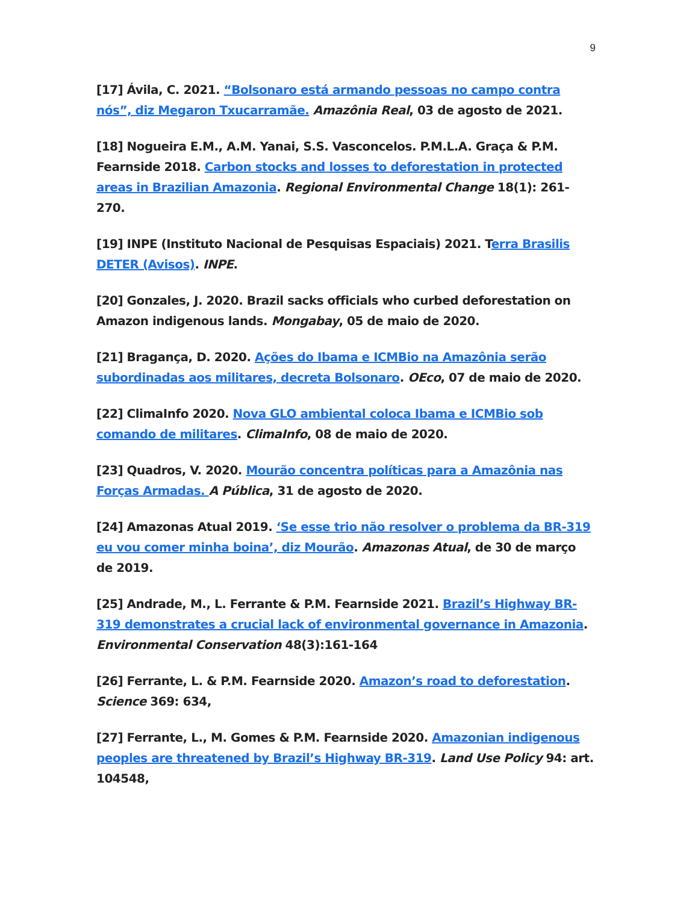9
[17] Ávila, C. 2021. “Bolsonaro está armando pessoas no campo contra nós”, diz Megaron Txucarramãe. Amazônia Real, 03 de agosto de 2021.
[18] Nogueira E.M., A.M. Yanai, S.S. Vasconcelos. P.M.L.A. Graça & P.M. Fearnside 2018. Carbon stocks and losses to deforestation in protected areas in Brazilian Amazonia. Regional Environmental Change 18(1): 261-270.
[19] INPE (Instituto Nacional de Pesquisas Espaciais) 2021. Terra Brasilis DETER (Avisos). INPE.
[20] Gonzales, J. 2020. Brazil sacks officials who curbed deforestation on Amazon indigenous lands. Mongabay, 05 de maio de 2020.
[21] Bragança, D. 2020. Ações do Ibama e ICMBio na Amazônia serão subordinadas aos militares, decreta Bolsonaro. OEco, 07 de maio de 2020.
[22] ClimaInfo 2020. Nova GLO ambiental coloca Ibama e ICMBio sob comando de militares. ClimaInfo, 08 de maio de 2020.
[23] Quadros, V. 2020. Mourão concentra políticas para a Amazônia nas Forças Armadas. A Pública, 31 de agosto de 2020.
[24] Amazonas Atual 2019. ‘Se esse trio não resolver o problema da BR-319 eu vou comer minha boina’, diz Mourão. Amazonas Atual, de 30 de março de 2019.
[25] Andrade, M., L. Ferrante & P.M. Fearnside 2021. Brazil’s Highway BR-319 demonstrates a crucial lack of environmental governance in Amazonia. Environmental Conservation 48(3):161-164
[26] Ferrante, L. & P.M. Fearnside 2020. Amazon’s road to deforestation. Science 369: 634,
[27] Ferrante, L., M. Gomes & P.M. Fearnside 2020. Amazonian indigenous peoples are threatened by Brazil’s Highway BR-319. Land Use Policy 94: art. 104548,